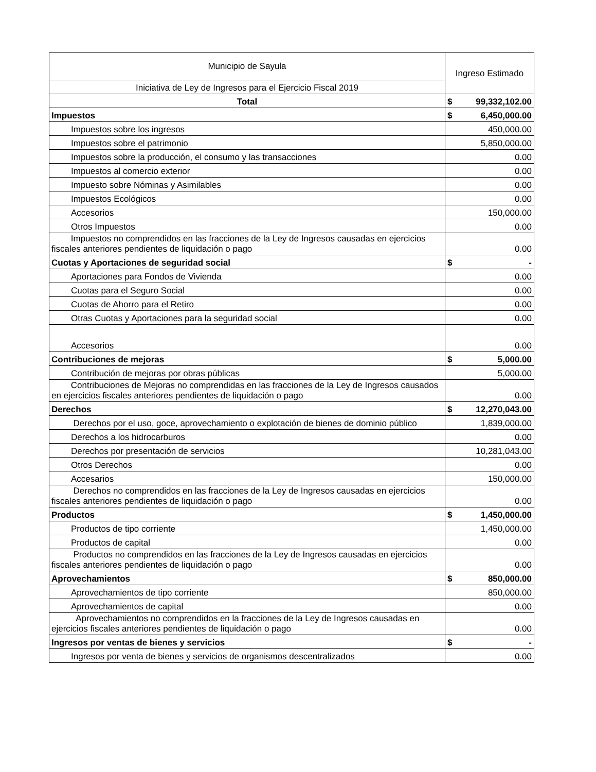| Municipio de Sayula | Ingreso Estimado |
| --- | --- |
| Iniciativa de Ley de Ingresos para el Ejercicio Fiscal 2019 | |
| Total | $ 99,332,102.00 |
| Impuestos | $ 6,450,000.00 |
| Impuestos sobre los ingresos | 450,000.00 |
| Impuestos sobre el patrimonio | 5,850,000.00 |
| Impuestos sobre la producción, el consumo y las transacciones | 0.00 |
| Impuestos al comercio exterior | 0.00 |
| Impuesto sobre Nóminas y Asimilables | 0.00 |
| Impuestos Ecológicos | 0.00 |
| Accesorios | 150,000.00 |
| Otros Impuestos | 0.00 |
| Impuestos no comprendidos en las fracciones de la Ley de Ingresos causadas en ejercicios fiscales anteriores pendientes de liquidación o pago | 0.00 |
| Cuotas y Aportaciones de seguridad social | $ - |
| Aportaciones para Fondos de Vivienda | 0.00 |
| Cuotas para el Seguro Social | 0.00 |
| Cuotas de Ahorro para el Retiro | 0.00 |
| Otras Cuotas y Aportaciones para la seguridad social | 0.00 |
| Accesorios | 0.00 |
| Contribuciones de mejoras | $ 5,000.00 |
| Contribución de mejoras por obras públicas | 5,000.00 |
| Contribuciones de Mejoras no comprendidas en las fracciones de la Ley de Ingresos causados en ejercicios fiscales anteriores pendientes de liquidación o pago | 0.00 |
| Derechos | $ 12,270,043.00 |
| Derechos por el uso, goce, aprovechamiento o explotación de bienes de dominio público | 1,839,000.00 |
| Derechos a los hidrocarburos | 0.00 |
| Derechos por presentación de servicios | 10,281,043.00 |
| Otros Derechos | 0.00 |
| Accesarios | 150,000.00 |
| Derechos no comprendidos en las fracciones de la Ley de Ingresos causadas en ejercicios fiscales anteriores pendientes de liquidación o pago | 0.00 |
| Productos | $ 1,450,000.00 |
| Productos de tipo corriente | 1,450,000.00 |
| Productos de capital | 0.00 |
| Productos no comprendidos en las fracciones de la Ley de Ingresos causadas en ejercicios fiscales anteriores pendientes de liquidación o pago | 0.00 |
| Aprovechamientos | $ 850,000.00 |
| Aprovechamientos de tipo corriente | 850,000.00 |
| Aprovechamientos de capital | 0.00 |
| Aprovechamientos no comprendidos en la fracciones de la Ley de Ingresos causadas en ejercicios fiscales anteriores pendientes de liquidación o pago | 0.00 |
| Ingresos por ventas de bienes y servicios | $ - |
| Ingresos por venta de bienes y servicios de organismos descentralizados | 0.00 |